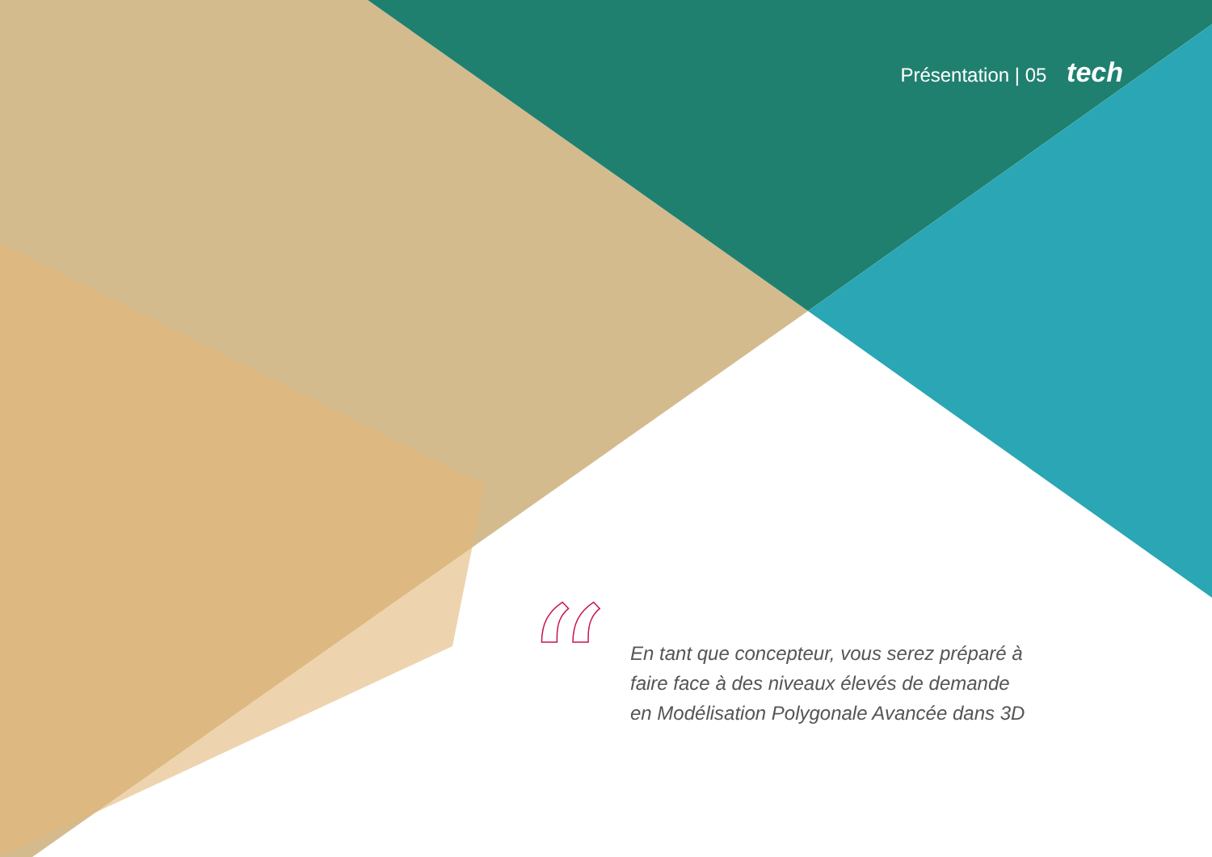Présentation | 05 tech
“
En tant que concepteur, vous serez préparé à
faire face à des niveaux élevés de demande
en Modélisation Polygonale Avancée dans 3D